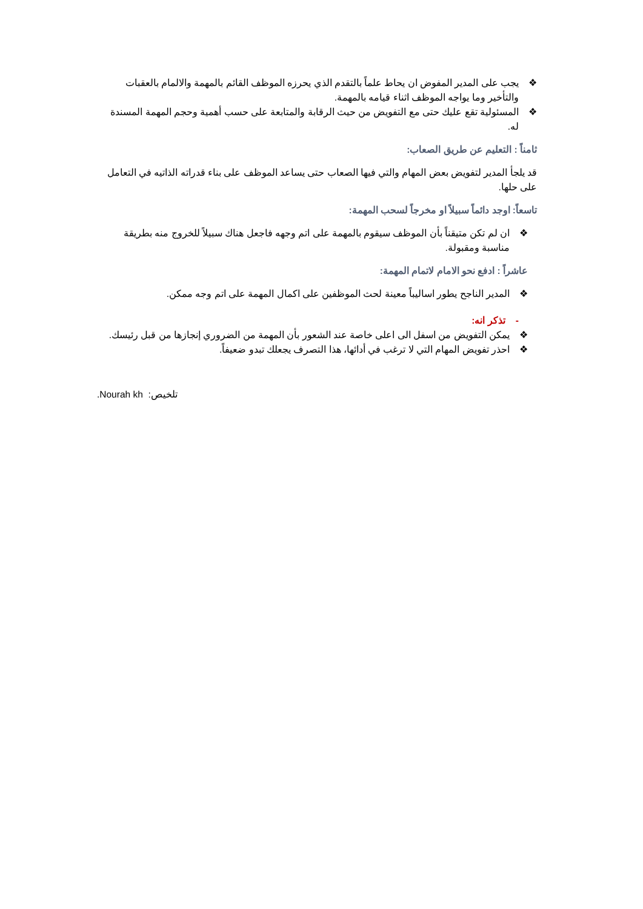❖ يجب على المدير المفوض ان يحاط علماً بالتقدم الذي يحرزه الموظف القائم بالمهمة والالمام بالعقبات والتأخير وما يواجه الموظف اثناء قيامه بالمهمة.
❖ المسئولية تقع عليك حتى مع التفويض من حيث الرقابة والمتابعة على حسب أهمية وحجم المهمة المسندة له.
ثامناً : التعليم عن طريق الصعاب:
قد يلجأ المدير لتفويض بعض المهام والتي فيها الصعاب حتى يساعد الموظف على بناء قدراته الذاتيه في التعامل على حلها.
تاسعاً: اوجد دائماً سبيلاً او مخرجاً لسحب المهمة:
❖ ان لم تكن متيقناً بأن الموظف سيقوم بالمهمة على اتم وجهه فاجعل هناك سبيلاً للخروج منه بطريقة مناسبة ومقبولة.
عاشراً : ادفع نحو الامام لاتمام المهمة:
❖ المدير الناجح يطور اساليباً معينة لحث الموظفين على اكمال المهمة على اتم وجه ممكن.
- تذكر انه:
❖ يمكن التفويض من اسفل الى اعلى خاصة عند الشعور بأن المهمة من الضروري إنجازها من قبل رئيسك.
❖ احذر تفويض المهام التي لا ترغب في أدائها، هذا التصرف يجعلك تبدو ضعيفاً.
.Nourah kh تلخيص: